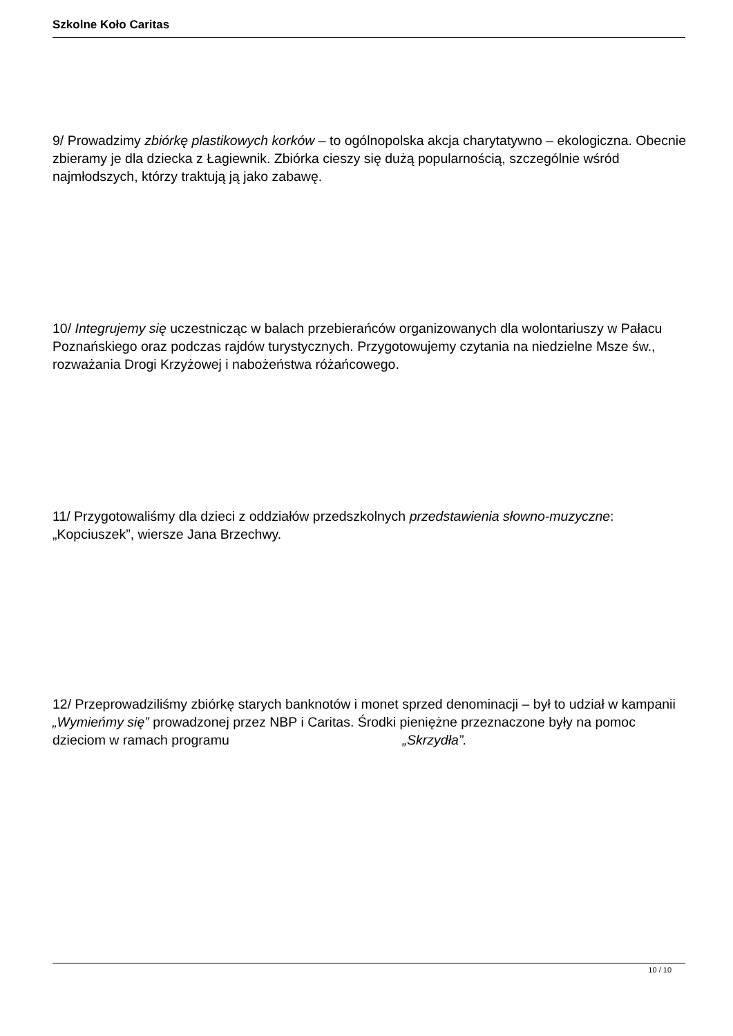Szkolne Koło Caritas
9/ Prowadzimy zbiórkę plastikowych korków – to ogólnopolska akcja charytatywno – ekologiczna. Obecnie zbieramy je dla dziecka z Łagiewnik. Zbiórka cieszy się dużą popularnością, szczególnie wśród najmłodszych, którzy traktują ją jako zabawę.
10/ Integrujemy się uczestnicząc w balach przebierańców organizowanych dla wolontariuszy w Pałacu Poznańskiego oraz podczas rajdów turystycznych. Przygotowujemy czytania na niedzielne Msze św., rozważania Drogi Krzyżowej i nabożeństwa różańcowego.
11/ Przygotowaliśmy dla dzieci z oddziałów przedszkolnych przedstawienia słowno-muzyczne: „Kopciuszek”, wiersze Jana Brzechwy.
12/ Przeprowadziliśmy zbiórkę starych banknotów i monet sprzed denominacji – był to udział w kampanii „Wymieńmy się” prowadzonej przez NBP i Caritas. Środki pieniężne przeznaczone były na pomoc dzieciom w ramach programu „Skrzydła”.
10 / 10